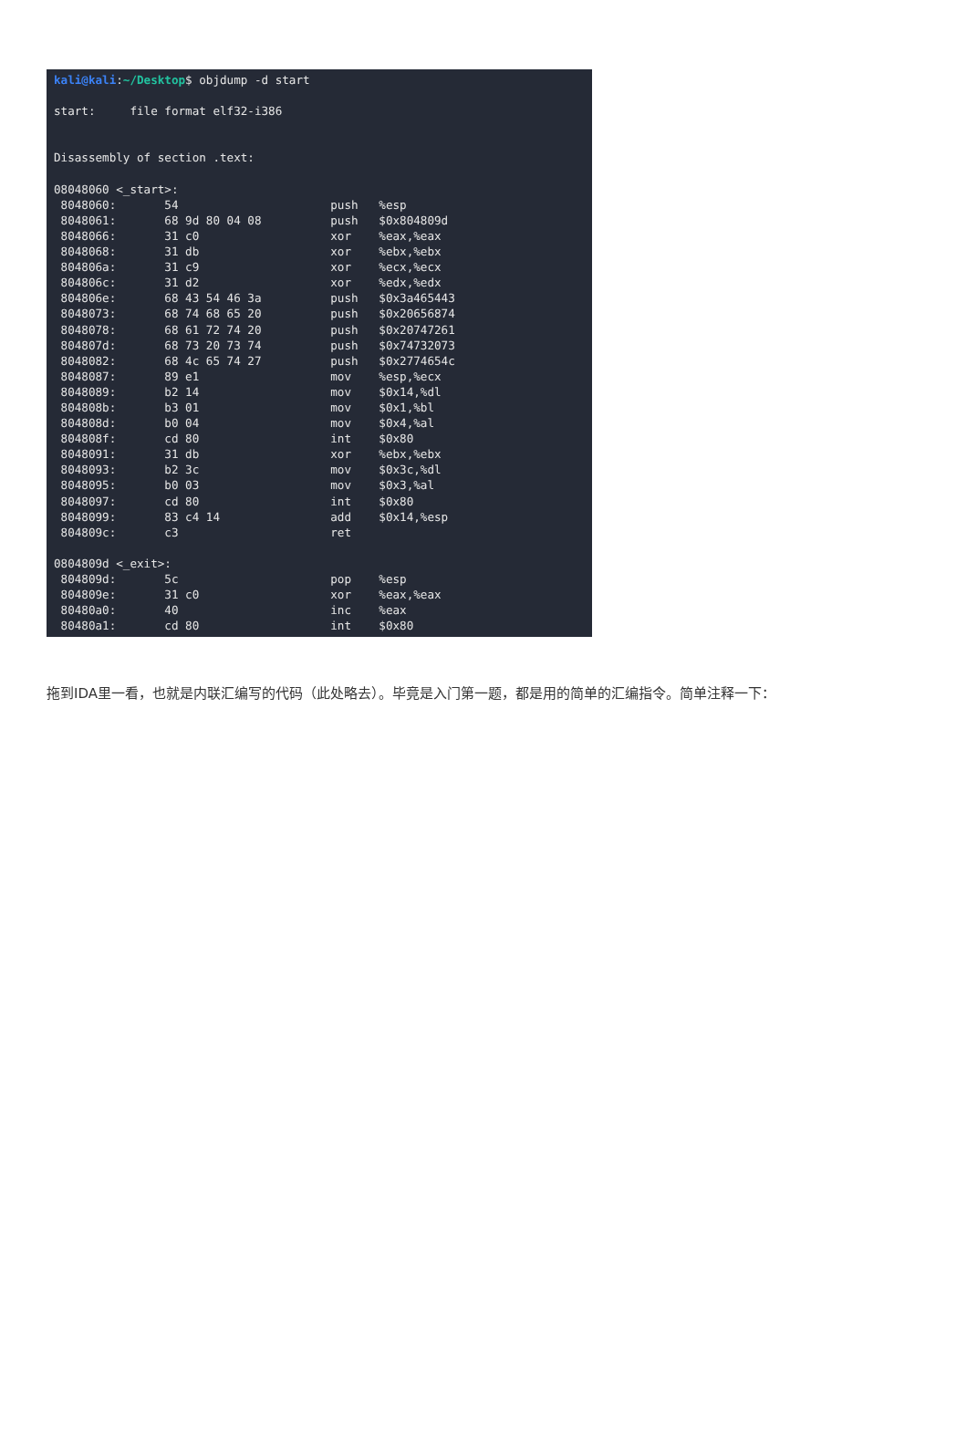kali@kali:~/Desktop$ objdump -d start

start:     file format elf32-i386


Disassembly of section .text:

08048060 <_start>:
 8048060:       54                      push   %esp
 8048061:       68 9d 80 04 08          push   $0x804809d
 8048066:       31 c0                   xor    %eax,%eax
 8048068:       31 db                   xor    %ebx,%ebx
 804806a:       31 c9                   xor    %ecx,%ecx
 804806c:       31 d2                   xor    %edx,%edx
 804806e:       68 43 54 46 3a          push   $0x3a465443
 8048073:       68 74 68 65 20          push   $0x20656874
 8048078:       68 61 72 74 20          push   $0x20747261
 804807d:       68 73 20 73 74          push   $0x74732073
 8048082:       68 4c 65 74 27          push   $0x2774654c
 8048087:       89 e1                   mov    %esp,%ecx
 8048089:       b2 14                   mov    $0x14,%dl
 804808b:       b3 01                   mov    $0x1,%bl
 804808d:       b0 04                   mov    $0x4,%al
 804808f:       cd 80                   int    $0x80
 8048091:       31 db                   xor    %ebx,%ebx
 8048093:       b2 3c                   mov    $0x3c,%dl
 8048095:       b0 03                   mov    $0x3,%al
 8048097:       cd 80                   int    $0x80
 8048099:       83 c4 14                add    $0x14,%esp
 804809c:       c3                      ret

0804809d <_exit>:
 804809d:       5c                      pop    %esp
 804809e:       31 c0                   xor    %eax,%eax
 80480a0:       40                      inc    %eax
 80480a1:       cd 80                   int    $0x80
拖到IDA里一看，也就是内联汇编写的代码（此处略去）。毕竟是入门第一题，都是用的简单的汇编指令。简单注释一下：